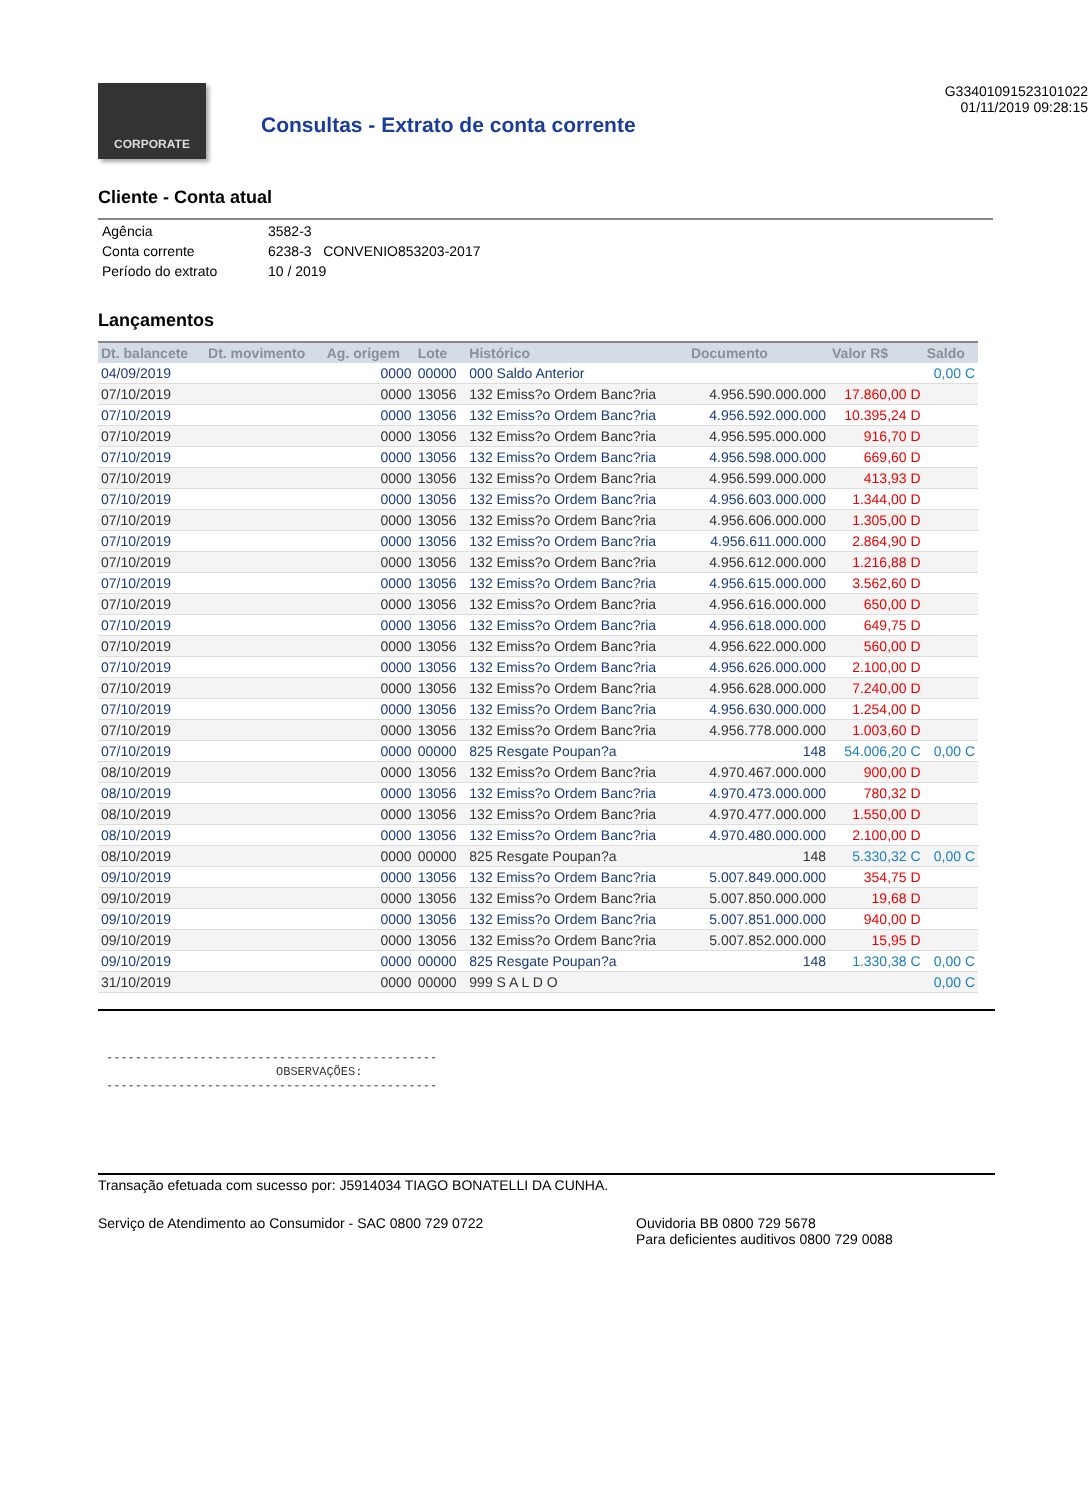CORPORATE
Consultas - Extrato de conta corrente
G33401091523101022
01/11/2019 09:28:15
Cliente - Conta atual
| Agência | 3582-3 |
| Conta corrente | 6238-3 CONVENIO853203-2017 |
| Período do extrato | 10 / 2019 |
Lançamentos
| Dt. balancete | Dt. movimento | Ag. origem | Lote | Histórico | Documento | Valor R$ | Saldo |
| --- | --- | --- | --- | --- | --- | --- | --- |
| 04/09/2019 | | 0000 | 00000 | 000 Saldo Anterior | | | 0,00 C |
| 07/10/2019 | | 0000 | 13056 | 132 Emiss?o Ordem Banc?ria | 4.956.590.000.000 | 17.860,00 D | |
| 07/10/2019 | | 0000 | 13056 | 132 Emiss?o Ordem Banc?ria | 4.956.592.000.000 | 10.395,24 D | |
| 07/10/2019 | | 0000 | 13056 | 132 Emiss?o Ordem Banc?ria | 4.956.595.000.000 | 916,70 D | |
| 07/10/2019 | | 0000 | 13056 | 132 Emiss?o Ordem Banc?ria | 4.956.598.000.000 | 669,60 D | |
| 07/10/2019 | | 0000 | 13056 | 132 Emiss?o Ordem Banc?ria | 4.956.599.000.000 | 413,93 D | |
| 07/10/2019 | | 0000 | 13056 | 132 Emiss?o Ordem Banc?ria | 4.956.603.000.000 | 1.344,00 D | |
| 07/10/2019 | | 0000 | 13056 | 132 Emiss?o Ordem Banc?ria | 4.956.606.000.000 | 1.305,00 D | |
| 07/10/2019 | | 0000 | 13056 | 132 Emiss?o Ordem Banc?ria | 4.956.611.000.000 | 2.864,90 D | |
| 07/10/2019 | | 0000 | 13056 | 132 Emiss?o Ordem Banc?ria | 4.956.612.000.000 | 1.216,88 D | |
| 07/10/2019 | | 0000 | 13056 | 132 Emiss?o Ordem Banc?ria | 4.956.615.000.000 | 3.562,60 D | |
| 07/10/2019 | | 0000 | 13056 | 132 Emiss?o Ordem Banc?ria | 4.956.616.000.000 | 650,00 D | |
| 07/10/2019 | | 0000 | 13056 | 132 Emiss?o Ordem Banc?ria | 4.956.618.000.000 | 649,75 D | |
| 07/10/2019 | | 0000 | 13056 | 132 Emiss?o Ordem Banc?ria | 4.956.622.000.000 | 560,00 D | |
| 07/10/2019 | | 0000 | 13056 | 132 Emiss?o Ordem Banc?ria | 4.956.626.000.000 | 2.100,00 D | |
| 07/10/2019 | | 0000 | 13056 | 132 Emiss?o Ordem Banc?ria | 4.956.628.000.000 | 7.240,00 D | |
| 07/10/2019 | | 0000 | 13056 | 132 Emiss?o Ordem Banc?ria | 4.956.630.000.000 | 1.254,00 D | |
| 07/10/2019 | | 0000 | 13056 | 132 Emiss?o Ordem Banc?ria | 4.956.778.000.000 | 1.003,60 D | |
| 07/10/2019 | | 0000 | 00000 | 825 Resgate Poupan?a | 148 | 54.006,20 C | 0,00 C |
| 08/10/2019 | | 0000 | 13056 | 132 Emiss?o Ordem Banc?ria | 4.970.467.000.000 | 900,00 D | |
| 08/10/2019 | | 0000 | 13056 | 132 Emiss?o Ordem Banc?ria | 4.970.473.000.000 | 780,32 D | |
| 08/10/2019 | | 0000 | 13056 | 132 Emiss?o Ordem Banc?ria | 4.970.477.000.000 | 1.550,00 D | |
| 08/10/2019 | | 0000 | 13056 | 132 Emiss?o Ordem Banc?ria | 4.970.480.000.000 | 2.100,00 D | |
| 08/10/2019 | | 0000 | 00000 | 825 Resgate Poupan?a | 148 | 5.330,32 C | 0,00 C |
| 09/10/2019 | | 0000 | 13056 | 132 Emiss?o Ordem Banc?ria | 5.007.849.000.000 | 354,75 D | |
| 09/10/2019 | | 0000 | 13056 | 132 Emiss?o Ordem Banc?ria | 5.007.850.000.000 | 19,68 D | |
| 09/10/2019 | | 0000 | 13056 | 132 Emiss?o Ordem Banc?ria | 5.007.851.000.000 | 940,00 D | |
| 09/10/2019 | | 0000 | 13056 | 132 Emiss?o Ordem Banc?ria | 5.007.852.000.000 | 15,95 D | |
| 09/10/2019 | | 0000 | 00000 | 825 Resgate Poupan?a | 148 | 1.330,38 C | 0,00 C |
| 31/10/2019 | | 0000 | 00000 | 999 S A L D O | | | 0,00 C |
----------------------------------------------
OBSERVAÇÕES:
----------------------------------------------
Transação efetuada com sucesso por: J5914034 TIAGO BONATELLI DA CUNHA.
Serviço de Atendimento ao Consumidor - SAC 0800 729 0722 Ouvidoria BB 0800 729 5678
Para deficientes auditivos 0800 729 0088